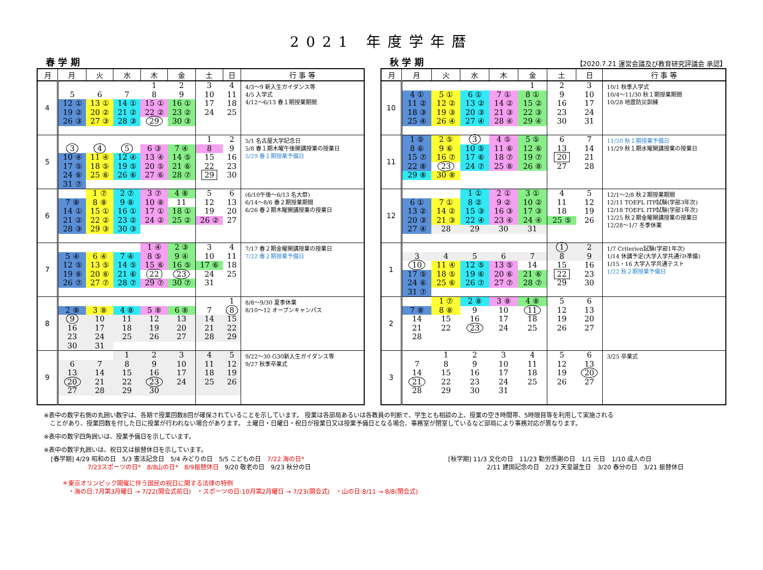2021 年度学年暦
春 学 期
| 月 | 月 | 火 | 水 | 木 | 金 | 土 | 日 | 行 事 等 |
| --- | --- | --- | --- | --- | --- | --- | --- | --- |
| 4 | | | | 1 | 2 | 3 | 4 | 4/3〜9 新入生ガイダンス等 4/5 入学式 4/12〜6/13 春１期授業期間 |
| | 5 | 6 | 7 | 8 | 9 | 10 | 11 | |
| | 12 ① | 13 ① | 14 ① | 15 ① | 16 ① | 17 | 18 | |
| | 19 ② | 20 ② | 21 ② | 22 ② | 23 ② | 24 | 25 | |
| | 26 ③ | 27 ③ | 28 ③ | 29 | 30 ③ | | | |
| 5 | | | | | | 1 | 2 | 5/1 名古屋大学記念日 5/8 春１期木曜午後開講授業の授業日 5/29 春１期授業予備日 |
| | 3 | 4 | 5 | 6 ③ | 7 ④ | 8 | 9 | |
| | 10 ④ | 11 ④ | 12 ④ | 13 ④ | 14 ⑤ | 15 | 16 | |
| | 17 ⑤ | 18 ⑤ | 19 ⑤ | 20 ⑤ | 21 ⑥ | 22 | 23 | |
| | 24 ⑥ | 25 ⑥ | 26 ⑥ | 27 ⑥ | 28 ⑦ | 29 | 30 | |
| | 31 ⑦ | | | | | | | |
| 6 | | 1 ⑦ | 2 ⑦ | 3 ⑦ | 4 ⑧ | 5 | 6 | (6/10午後〜6/13 名大祭) 6/14〜8/6 春２期授業期間 6/26 春２期木曜開講授業の授業日 |
| | 7 ⑧ | 8 ⑧ | 9 ⑧ | 10 ⑧ | 11 | 12 | 13 | |
| | 14 ① | 15 ① | 16 ① | 17 ① | 18 ① | 19 | 20 | |
| | 21 ② | 22 ② | 23 ② | 24 ② | 25 ② | 26 ② | 27 | |
| | 28 ③ | 29 ③ | 30 ③ | | | | | |
| 7 | | | | 1 ④ | 2 ③ | 3 | 4 | 7/17 春２期金曜開講授業の授業日 7/22 春２期授業予備日 |
| | 5 ④ | 6 ④ | 7 ④ | 8 ⑤ | 9 ④ | 10 | 11 | |
| | 12 ⑤ | 13 ⑤ | 14 ⑤ | 15 ⑥ | 16 ⑤ | 17 ⑥ | 18 | |
| | 19 ⑥ | 20 ⑥ | 21 ⑥ | 22 | 23 | 24 | 25 | |
| | 26 ⑦ | 27 ⑦ | 28 ⑦ | 29 ⑦ | 30 ⑦ | 31 | | |
| 8 | | | | | | | 1 | 8/8〜9/30 夏季休業 8/10〜12 オープンキャンパス |
| | 2 ⑧ | 3 ⑧ | 4 ⑧ | 5 ⑧ | 6 ⑧ | 7 | 8 | |
| | 9 | 10 | 11 | 12 | 13 | 14 | 15 | |
| | 16 | 17 | 18 | 19 | 20 | 21 | 22 | |
| | 23 | 24 | 25 | 26 | 27 | 28 | 29 | |
| | 30 | 31 | | | | | | |
| 9 | | | 1 | 2 | 3 | 4 | 5 | 9/22〜30 G30新入生ガイダンス等 9/27 秋季卒業式 |
| | 6 | 7 | 8 | 9 | 10 | 11 | 12 | |
| | 13 | 14 | 15 | 16 | 17 | 18 | 19 | |
| | 20 | 21 | 22 | 23 | 24 | 25 | 26 | |
| | 27 | 28 | 29 | 30 | | | | |
秋 学 期 【2020.7.21 運営会議及び教育研究評議会 承認】
| 月 | 月 | 火 | 水 | 木 | 金 | 土 | 日 | 行 事 等 |
| --- | --- | --- | --- | --- | --- | --- | --- | --- |
| 10 | | | | | 1 | 2 | 3 | 10/1 秋季入学式 10/4〜11/30 秋１期授業期間 10/28 地震防災訓練 |
| | 4 ① | 5 ① | 6 ① | 7 ① | 8 ① | 9 | 10 | |
| | 11 ② | 12 ② | 13 ② | 14 ② | 15 ② | 16 | 17 | |
| | 18 ③ | 19 ③ | 20 ③ | 21 ③ | 22 ③ | 23 | 24 | |
| | 25 ④ | 26 ④ | 27 ④ | 28 ④ | 29 ④ | 30 | 31 | |
| 11 | 1 ⑤ | 2 ⑤ | 3 | 4 ⑤ | 5 ⑤ | 6 | 7 | 11/20 秋１期授業予備日 11/29 秋１期水曜開講授業の授業日 |
| | 8 ⑥ | 9 ⑥ | 10 ⑤ | 11 ⑥ | 12 ⑥ | 13 | 14 | |
| | 15 ⑦ | 16 ⑦ | 17 ⑥ | 18 ⑦ | 19 ⑦ | 20 | 21 | |
| | 22 ⑧ | 23 | 24 ⑦ | 25 ⑧ | 26 ⑧ | 27 | 28 | |
| | 29 ⑧ | 30 ⑧ | | | | | | |
| 12 | | | 1 ① | 2 ① | 3 ① | 4 | 5 | 12/1〜2/8 秋２期授業期間 12/11 TOEFL ITP試験(学部3年次) 12/18 TOEFL ITP試験(学部1年次) 12/25 秋２期金曜開講授業の授業日 12/28〜1/7 冬季休業 |
| | 6 ① | 7 ① | 8 ② | 9 ② | 10 ② | 11 | 12 | |
| | 13 ② | 14 ② | 15 ③ | 16 ③ | 17 ③ | 18 | 19 | |
| | 20 ③ | 21 ③ | 22 ④ | 23 ④ | 24 ④ | 25 ⑤ | 26 | |
| | 27 ④ | 28 | 29 | 30 | 31 | | | |
| 1 | | | | | | 1 | 2 | 1/7 Criterion試験(学部1年次) 1/14 休講予定(大学入学共通ﾃｽﾄ準備) 1/15・16 大学入学共通テスト 1/22 秋２期授業予備日 |
| | 3 | 4 | 5 | 6 | 7 | 8 | 9 | |
| | 10 | 11 ④ | 12 ⑤ | 13 ⑤ | 14 | 15 | 16 | |
| | 17 ⑤ | 18 ⑤ | 19 ⑥ | 20 ⑥ | 21 ⑥ | 22 | 23 | |
| | 24 ⑥ | 25 ⑥ | 26 ⑦ | 27 ⑦ | 28 ⑦ | 29 | 30 | |
| | 31 ⑦ | | | | | | | |
| 2 | | 1 ⑦ | 2 ⑧ | 3 ⑧ | 4 ⑧ | 5 | 6 | |
| | 7 ⑧ | 8 ⑧ | 9 | 10 | 11 | 12 | 13 | |
| | 14 | 15 | 16 | 17 | 18 | 19 | 20 | |
| | 21 | 22 | 23 | 24 | 25 | 26 | 27 | |
| | 28 | | | | | | | |
| 3 | | 1 | 2 | 3 | 4 | 5 | 6 | 3/25 卒業式 |
| | 7 | 8 | 9 | 10 | 11 | 12 | 13 | |
| | 14 | 15 | 16 | 17 | 18 | 19 | 20 | |
| | 21 | 22 | 23 | 24 | 25 | 26 | 27 | |
| | 28 | 29 | 30 | 31 | | | | |
※表中の数字右側の丸囲い数字は、各期で授業回数8回が確保されていることを示しています。 授業は各部局あるいは各教員の判断で、学生とも相談の上、授業の空き時間帯、5時限目等を利用して実施される
　ことがあり、授業回数を付した日に授業が行われない場合があります。 土曜日・日曜日・祝日が授業日又は授業予備日となる場合、事務室が閉室しているなど部局により事務対応が異なります。
※表中の数字四角囲いは、授業予備日を示しています。
※表中の数字丸囲いは、祝日又は振替休日を示しています。
[春学期] 4/29 昭和の日　5/3 憲法記念日　5/4 みどりの日　5/5 こどもの日　7/22 海の日*
7/23スポーツの日*　8/8山の日*　8/9振替休日　9/20 敬老の日　9/23 秋分の日
[秋学期] 11/3 文化の日　11/23 勤労感謝の日　1/1 元日　1/10 成人の日
2/11 建国記念の日　2/23 天皇誕生日　3/20 春分の日　3/21 振替休日
＊東京オリンピック開催に伴う国民の祝日に関する法律の特例
　・海の日:7月第3月曜日 → 7/22(開会式前日)　・スポーツの日:10月第2月曜日 → 7/23(開会式)　・山の日:8/11 → 8/8(閉会式)